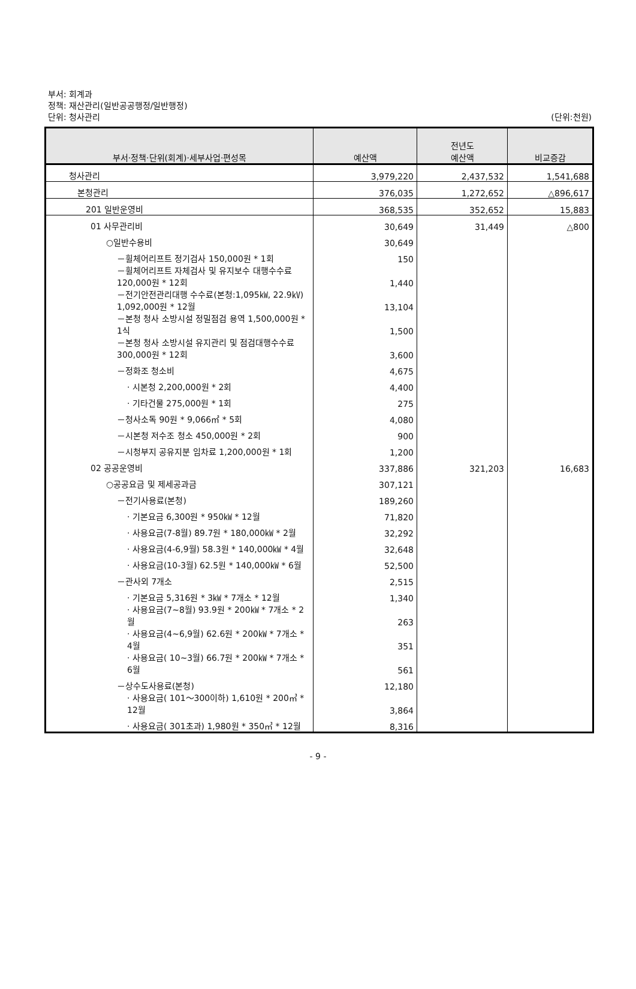부서: 회계과
정책: 재산관리(일반공공행정/일반행정)
단위: 청사관리
(단위:천원)
| 부서·정책·단위(회계)·세부사업·편성목 | 예산액 | 전년도 예산액 | 비교증감 |
| --- | --- | --- | --- |
| 청사관리 | 3,979,220 | 2,437,532 | 1,541,688 |
| 본청관리 | 376,035 | 1,272,652 | △896,617 |
| 201 일반운영비 | 368,535 | 352,652 | 15,883 |
| 01 사무관리비 | 30,649 | 31,449 | △800 |
| ○일반수용비 | 30,649 | | |
| －휠체어리프트 정기검사 150,000원 * 1회 | 150 | | |
| －휠체어리프트 자체검사 및 유지보수 대행수수료 120,000원 * 12회 | 1,440 | | |
| －전기안전관리대행 수수료(본청:1,095㎾, 22.9㎸) 1,092,000원 * 12월 | 13,104 | | |
| －본청 청사 소방시설 정밀점검 용역 1,500,000원 * 1식 | 1,500 | | |
| －본청 청사 소방시설 유지관리 및 점검대행수수료 300,000원 * 12회 | 3,600 | | |
| －정화조 청소비 | 4,675 | | |
| · 시본청 2,200,000원 * 2회 | 4,400 | | |
| · 기타건물 275,000원 * 1회 | 275 | | |
| －청사소독 90원 * 9,066㎡ * 5회 | 4,080 | | |
| －시본청 저수조 청소 450,000원 * 2회 | 900 | | |
| －시청부지 공유지분 임차료 1,200,000원 * 1회 | 1,200 | | |
| 02 공공운영비 | 337,886 | 321,203 | 16,683 |
| ○공공요금 및 제세공과금 | 307,121 | | |
| －전기사용료(본청) | 189,260 | | |
| · 기본요금 6,300원 * 950㎾ * 12월 | 71,820 | | |
| · 사용요금(7-8월) 89.7원 * 180,000㎾ * 2월 | 32,292 | | |
| · 사용요금(4-6,9월) 58.3원 * 140,000㎾ * 4월 | 32,648 | | |
| · 사용요금(10-3월) 62.5원 * 140,000㎾ * 6월 | 52,500 | | |
| －관사외 7개소 | 2,515 | | |
| · 기본요금 5,316원 * 3㎾ * 7개소 * 12월 | 1,340 | | |
| · 사용요금(7~8월) 93.9원 * 200㎾ * 7개소 * 2월 | 263 | | |
| · 사용요금(4~6,9월) 62.6원 * 200㎾ * 7개소 * 4월 | 351 | | |
| · 사용요금( 10~3월) 66.7원 * 200㎾ * 7개소 * 6월 | 561 | | |
| －상수도사용료(본청) | 12,180 | | |
| · 사용요금( 101～300이하) 1,610원 * 200㎥ * 12월 | 3,864 | | |
| · 사용요금( 301초과) 1,980원 * 350㎥ * 12월 | 8,316 | | |
- 9 -